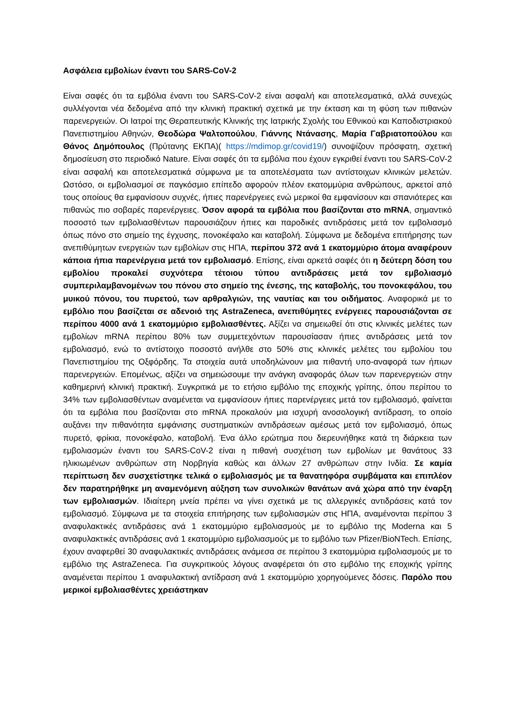Ασφάλεια εμβολίων έναντι του SARS-CoV-2
Είναι σαφές ότι τα εμβόλια έναντι του SARS-CoV-2 είναι ασφαλή και αποτελεσματικά, αλλά συνεχώς συλλέγονται νέα δεδομένα από την κλινική πρακτική σχετικά με την έκταση και τη φύση των πιθανών παρενεργειών. Οι Ιατροί της Θεραπευτικής Κλινικής της Ιατρικής Σχολής του Εθνικού και Καποδιστριακού Πανεπιστημίου Αθηνών, Θεοδώρα Ψαλτοπούλου, Γιάννης Ντάνασης, Μαρία Γαβριατοπούλου και Θάνος Δημόπουλος (Πρύτανης ΕΚΠΑ)( https://mdimop.gr/covid19/) συνοψίζουν πρόσφατη, σχετική δημοσίευση στο περιοδικό Nature. Είναι σαφές ότι τα εμβόλια που έχουν εγκριθεί έναντι του SARS-CoV-2 είναι ασφαλή και αποτελεσματικά σύμφωνα με τα αποτελέσματα των αντίστοιχων κλινικών μελετών. Ωστόσο, οι εμβολιασμοί σε παγκόσμιο επίπεδο αφορούν πλέον εκατομμύρια ανθρώπους, αρκετοί από τους οποίους θα εμφανίσουν συχνές, ήπιες παρενέργειες ενώ μερικοί θα εμφανίσουν και σπανιότερες και πιθανώς πιο σοβαρές παρενέργειες. Όσον αφορά τα εμβόλια που βασίζονται στο mRNA, σημαντικό ποσοστό των εμβολιασθέντων παρουσιάζουν ήπιες και παροδικές αντιδράσεις μετά τον εμβολιασμό όπως πόνο στο σημείο της έγχυσης, πονοκέφαλο και καταβολή. Σύμφωνα με δεδομένα επιτήρησης των ανεπιθύμητων ενεργειών των εμβολίων στις ΗΠΑ, περίπου 372 ανά 1 εκατομμύριο άτομα αναφέρουν κάποια ήπια παρενέργεια μετά τον εμβολιασμό. Επίσης, είναι αρκετά σαφές ότι η δεύτερη δόση του εμβολίου προκαλεί συχνότερα τέτοιου τύπου αντιδράσεις μετά τον εμβολιασμό συμπεριλαμβανομένων του πόνου στο σημείο της ένεσης, της καταβολής, του πονοκεφάλου, του μυικού πόνου, του πυρετού, των αρθραλγιών, της ναυτίας και του οιδήματος. Αναφορικά με το εμβόλιο που βασίζεται σε αδενοιό της AstraZeneca, ανεπιθύμητες ενέργειες παρουσιάζονται σε περίπου 4000 ανά 1 εκατομμύριο εμβολιασθέντες. Αξίζει να σημειωθεί ότι στις κλινικές μελέτες των εμβολίων mRNA περίπου 80% των συμμετεχόντων παρουσίασαν ήπιες αντιδράσεις μετά τον εμβολιασμό, ενώ το αντίστοιχο ποσοστό ανήλθε στο 50% στις κλινικές μελέτες του εμβολίου του Πανεπιστημίου της Οξφόρδης. Τα στοιχεία αυτά υποδηλώνουν μια πιθαντή υπο-αναφορά των ήπιων παρενεργειών. Επομένως, αξίζει να σημειώσουμε την ανάγκη αναφοράς όλων των παρενεργειών στην καθημερινή κλινική πρακτική. Συγκριτικά με το ετήσιο εμβόλιο της εποχικής γρίπης, όπου περίπου το 34% των εμβολιασθέντων αναμένεται να εμφανίσουν ήπιες παρενέργειες μετά τον εμβολιασμό, φαίνεται ότι τα εμβόλια που βασίζονται στο mRNA προκαλούν μια ισχυρή ανοσολογική αντίδραση, το οποίο αυξάνει την πιθανότητα εμφάνισης συστηματικών αντιδράσεων αμέσως μετά τον εμβολιασμό, όπως πυρετό, φρίκια, πονοκέφαλο, καταβολή. Ένα άλλο ερώτημα που διερευνήθηκε κατά τη διάρκεια των εμβολιασμών έναντι του SARS-CoV-2 είναι η πιθανή συσχέτιση των εμβολίων με θανάτους 33 ηλικιωμένων ανθρώπων στη Νορβηγία καθώς και άλλων 27 ανθρώπων στην Ινδία. Σε καμία περίπτωση δεν συσχετίστηκε τελικά ο εμβολιασμός με τα θανατηφόρα συμβάματα και επιπλέον δεν παρατηρήθηκε μη αναμενόμενη αύξηση των συνολικών θανάτων ανά χώρα από την έναρξη των εμβολιασμών. Ιδιαίτερη μνεία πρέπει να γίνει σχετικά με τις αλλεργικές αντιδράσεις κατά τον εμβολιασμό. Σύμφωνα με τα στοιχεία επιτήρησης των εμβολιασμών στις ΗΠΑ, αναμένονται περίπου 3 αναφυλακτικές αντιδράσεις ανά 1 εκατομμύριο εμβολιασμούς με το εμβόλιο της Moderna και 5 αναφυλακτικές αντιδράσεις ανά 1 εκατομμύριο εμβολιασμούς με το εμβόλιο των Pfizer/BioNTech. Επίσης, έχουν αναφερθεί 30 αναφυλακτικές αντιδράσεις ανάμεσα σε περίπου 3 εκατομμύρια εμβολιασμούς με το εμβόλιο της AstraZeneca. Για συγκριτικούς λόγους αναφέρεται ότι στο εμβόλιο της εποχικής γρίπης αναμένεται περίπου 1 αναφυλακτική αντίδραση ανά 1 εκατομμύριο χορηγούμενες δόσεις. Παρόλο που μερικοί εμβολιασθέντες χρειάστηκαν